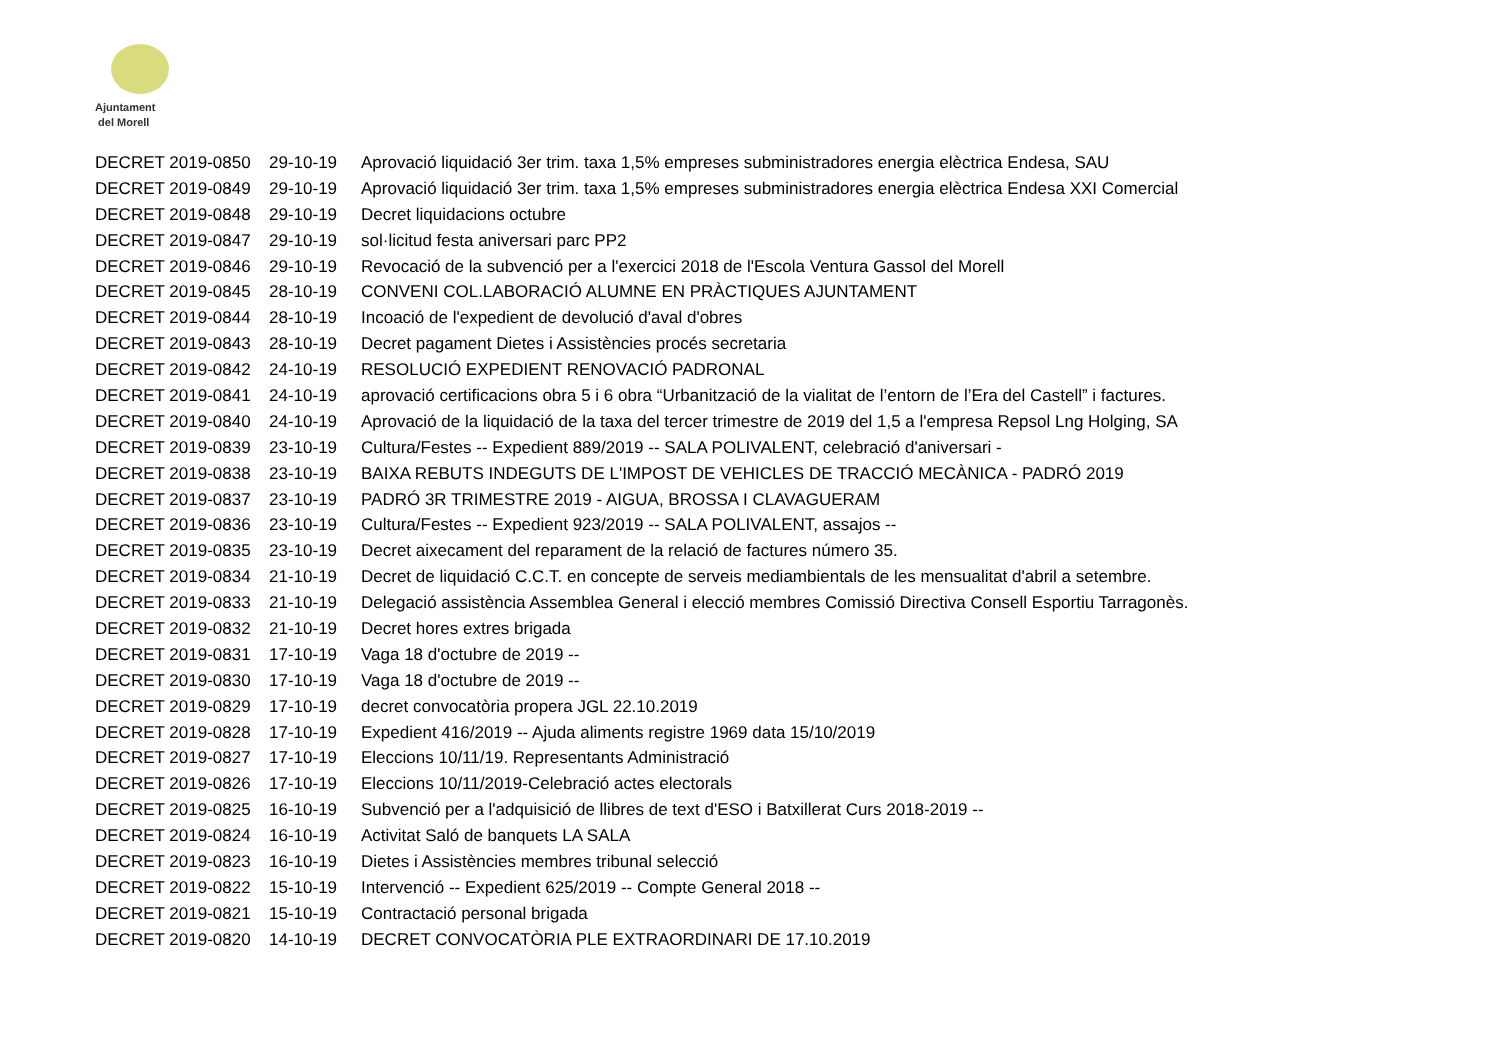Ajuntament
del Morell
| DECRET 2019-0850 | 29-10-19 | Aprovació liquidació 3er trim. taxa 1,5% empreses subministradores energia elèctrica Endesa, SAU |
| DECRET 2019-0849 | 29-10-19 | Aprovació liquidació 3er trim. taxa 1,5% empreses subministradores energia elèctrica Endesa XXI Comercial |
| DECRET 2019-0848 | 29-10-19 | Decret liquidacions octubre |
| DECRET 2019-0847 | 29-10-19 | sol·licitud festa aniversari parc PP2 |
| DECRET 2019-0846 | 29-10-19 | Revocació de la subvenció per a l'exercici 2018 de l'Escola Ventura Gassol del Morell |
| DECRET 2019-0845 | 28-10-19 | CONVENI COL.LABORACIÓ ALUMNE EN PRÀCTIQUES AJUNTAMENT |
| DECRET 2019-0844 | 28-10-19 | Incoació de l'expedient de devolució d'aval d'obres |
| DECRET 2019-0843 | 28-10-19 | Decret pagament Dietes i Assistències procés secretaria |
| DECRET 2019-0842 | 24-10-19 | RESOLUCIÓ EXPEDIENT RENOVACIÓ PADRONAL |
| DECRET 2019-0841 | 24-10-19 | aprovació certificacions obra 5 i 6 obra “Urbanització de la vialitat de l’entorn de l’Era del Castell” i factures. |
| DECRET 2019-0840 | 24-10-19 | Aprovació de la liquidació de la taxa del tercer trimestre de 2019 del 1,5 a l'empresa Repsol Lng Holging, SA |
| DECRET 2019-0839 | 23-10-19 | Cultura/Festes -- Expedient 889/2019 -- SALA POLIVALENT, celebració d'aniversari - |
| DECRET 2019-0838 | 23-10-19 | BAIXA REBUTS INDEGUTS DE L'IMPOST DE VEHICLES DE TRACCIÓ MECÀNICA - PADRÓ 2019 |
| DECRET 2019-0837 | 23-10-19 | PADRÓ 3R TRIMESTRE 2019 - AIGUA, BROSSA I CLAVAGUERAM |
| DECRET 2019-0836 | 23-10-19 | Cultura/Festes -- Expedient 923/2019 -- SALA POLIVALENT, assajos -- |
| DECRET 2019-0835 | 23-10-19 | Decret aixecament del reparament de la relació de factures número 35. |
| DECRET 2019-0834 | 21-10-19 | Decret de liquidació C.C.T. en concepte de serveis mediambientals de les mensualitat d'abril a setembre. |
| DECRET 2019-0833 | 21-10-19 | Delegació assistència Assemblea General i elecció membres Comissió Directiva Consell Esportiu Tarragonès. |
| DECRET 2019-0832 | 21-10-19 | Decret hores extres brigada |
| DECRET 2019-0831 | 17-10-19 | Vaga 18 d'octubre de 2019 -- |
| DECRET 2019-0830 | 17-10-19 | Vaga 18 d'octubre de 2019 -- |
| DECRET 2019-0829 | 17-10-19 | decret convocatòria propera JGL 22.10.2019 |
| DECRET 2019-0828 | 17-10-19 | Expedient 416/2019 -- Ajuda aliments registre 1969 data 15/10/2019 |
| DECRET 2019-0827 | 17-10-19 | Eleccions 10/11/19. Representants Administració |
| DECRET 2019-0826 | 17-10-19 | Eleccions 10/11/2019-Celebració actes electorals |
| DECRET 2019-0825 | 16-10-19 | Subvenció per a l'adquisició de llibres de text d'ESO i Batxillerat Curs 2018-2019 -- |
| DECRET 2019-0824 | 16-10-19 | Activitat Saló de banquets LA SALA |
| DECRET 2019-0823 | 16-10-19 | Dietes i Assistències membres tribunal selecció |
| DECRET 2019-0822 | 15-10-19 | Intervenció -- Expedient 625/2019 -- Compte General 2018 -- |
| DECRET 2019-0821 | 15-10-19 | Contractació personal brigada |
| DECRET 2019-0820 | 14-10-19 | DECRET CONVOCATÒRIA PLE EXTRAORDINARI DE 17.10.2019 |